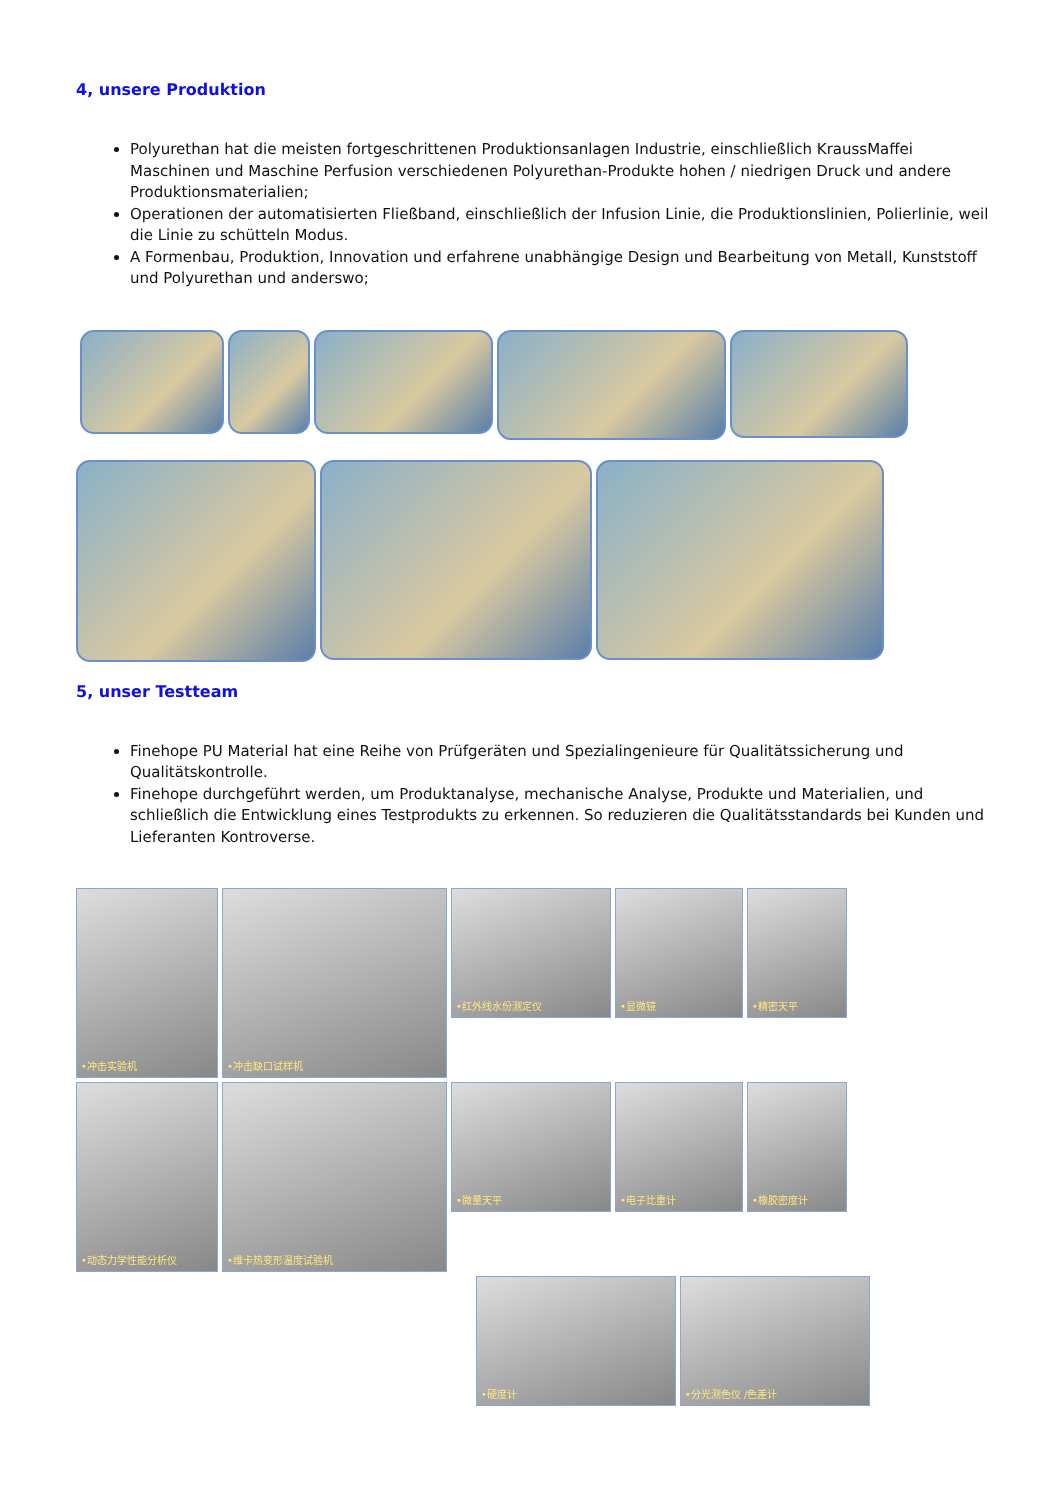4, unsere Produktion
Polyurethan hat die meisten fortgeschrittenen Produktionsanlagen Industrie, einschließlich KraussMaffei Maschinen und Maschine Perfusion verschiedenen Polyurethan-Produkte hohen / niedrigen Druck und andere Produktionsmaterialien;
Operationen der automatisierten Fließband, einschließlich der Infusion Linie, die Produktionslinien, Polierlinie, weil die Linie zu schütteln Modus.
A Formenbau, Produktion, Innovation und erfahrene unabhängige Design und Bearbeitung von Metall, Kunststoff und Polyurethan und anderswo;
5, unser Testteam
Finehope PU Material hat eine Reihe von Prüfgeräten und Spezialingenieure für Qualitätssicherung und Qualitätskontrolle.
Finehope durchgeführt werden, um Produktanalyse, mechanische Analyse, Produkte und Materialien, und schließlich die Entwicklung eines Testprodukts zu erkennen. So reduzieren die Qualitätsstandards bei Kunden und Lieferanten Kontroverse.
•冲击实验机
•冲击缺口试样机
•红外线水份测定仪
•显微镜
•精密天平
•动态力学性能分析仪
•维卡热变形温度试验机
•微量天平
•电子比重计
•橡胶密度计
•硬度计 •分光测色仪 /色差计